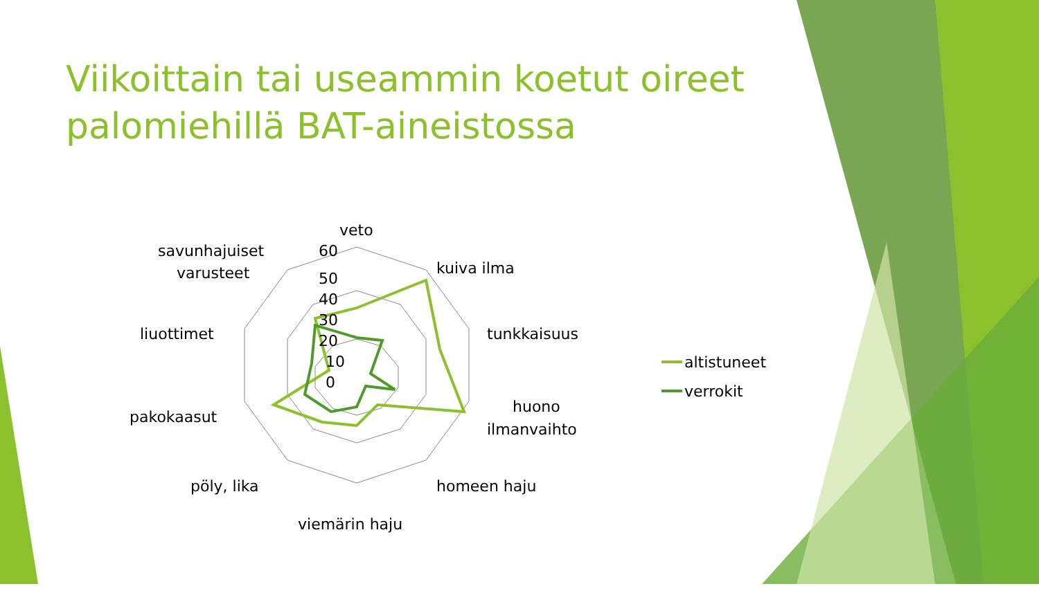Viikoittain tai useammin koetut oireet palomiehillä BAT-aineistossa
veto
kuiva ilma
tunkkaisuus
huono
ilmanvaihto
homeen haju
viemärin haju
pöly, lika
pakokaasut
liuottimet
savunhajuiset
varusteet
60
50
40
30
20
10
0
altistuneet
verrokit